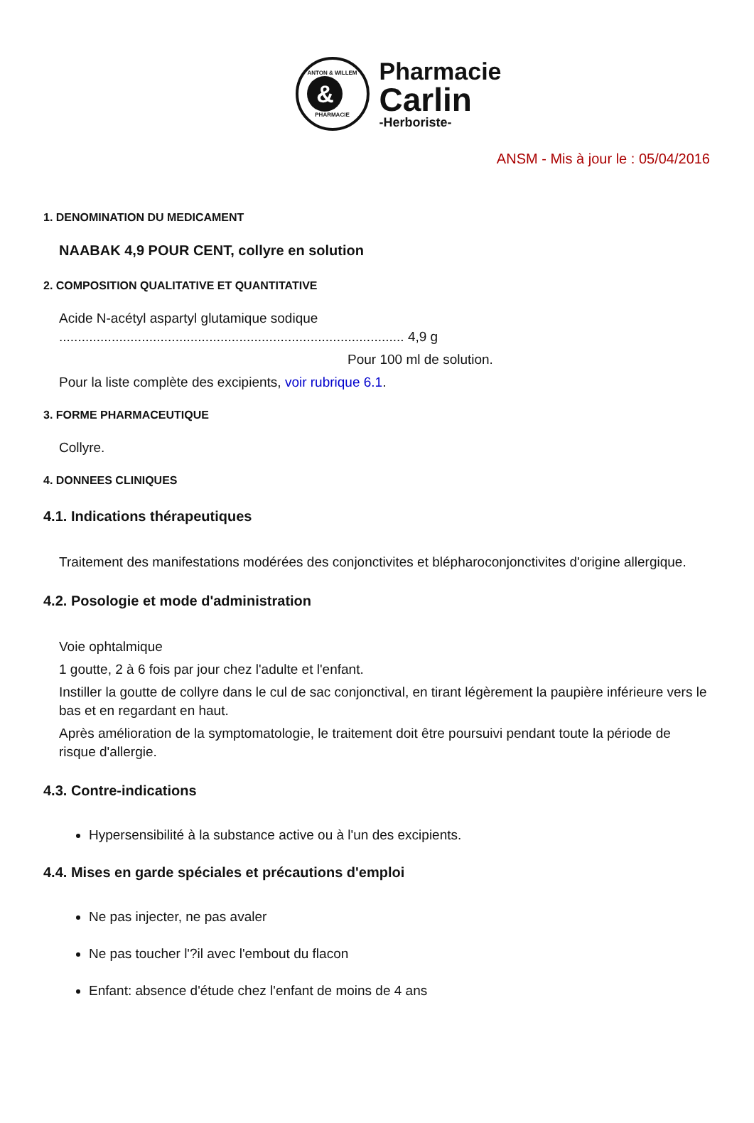ANTON & WILLEM
&
PHARMACIE
Pharmacie
Carlin
-Herboriste-
ANSM - Mis à jour le : 05/04/2016
1. DENOMINATION DU MEDICAMENT
NAABAK 4,9 POUR CENT, collyre en solution
2. COMPOSITION QUALITATIVE ET QUANTITATIVE
Acide N-acétyl aspartyl glutamique sodique
............................................................................................ 4,9 g
Pour 100 ml de solution.
Pour la liste complète des excipients, voir rubrique 6.1.
3. FORME PHARMACEUTIQUE
Collyre.
4. DONNEES CLINIQUES
4.1. Indications thérapeutiques
Traitement des manifestations modérées des conjonctivites et blépharoconjonctivites d'origine allergique.
4.2. Posologie et mode d'administration
Voie ophtalmique
1 goutte, 2 à 6 fois par jour chez l'adulte et l'enfant.
Instiller la goutte de collyre dans le cul de sac conjonctival, en tirant légèrement la paupière inférieure vers le bas et en regardant en haut.
Après amélioration de la symptomatologie, le traitement doit être poursuivi pendant toute la période de risque d'allergie.
4.3. Contre-indications
Hypersensibilité à la substance active ou à l'un des excipients.
4.4. Mises en garde spéciales et précautions d'emploi
Ne pas injecter, ne pas avaler
Ne pas toucher l'?il avec l'embout du flacon
Enfant: absence d'étude chez l'enfant de moins de 4 ans